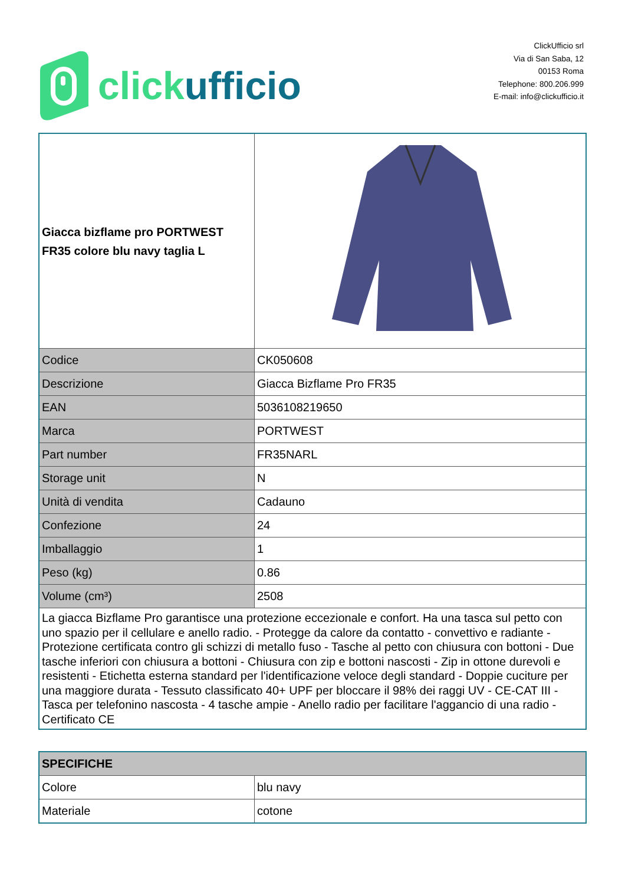click ufficio
ClickUfficio srl
Via di San Saba, 12
00153 Roma
Telephone: 800.206.999
E-mail: info@clickufficio.it
| Giacca bizflame pro PORTWEST FR35 colore blu navy taglia L | |
| Codice | CK050608 |
| Descrizione | Giacca Bizflame Pro FR35 |
| EAN | 5036108219650 |
| Marca | PORTWEST |
| Part number | FR35NARL |
| Storage unit | N |
| Unità di vendita | Cadauno |
| Confezione | 24 |
| Imballaggio | 1 |
| Peso (kg) | 0.86 |
| Volume (cm³) | 2508 |
| La giacca Bizflame Pro garantisce una protezione eccezionale e confort. Ha una tasca sul petto con uno spazio per il cellulare e anello radio. - Protegge da calore da contatto - convettivo e radiante - Protezione certificata contro gli schizzi di metallo fuso - Tasche al petto con chiusura con bottoni - Due tasche inferiori con chiusura a bottoni - Chiusura con zip e bottoni nascosti - Zip in ottone durevoli e resistenti - Etichetta esterna standard per l'identificazione veloce degli standard - Doppie cuciture per una maggiore durata - Tessuto classificato 40+ UPF per bloccare il 98% dei raggi UV - CE-CAT III - Tasca per telefonino nascosta - 4 tasche ampie - Anello radio per facilitare l'aggancio di una radio - Certificato CE | |
| SPECIFICHE | |
| Colore | blu navy |
| Materiale | cotone |